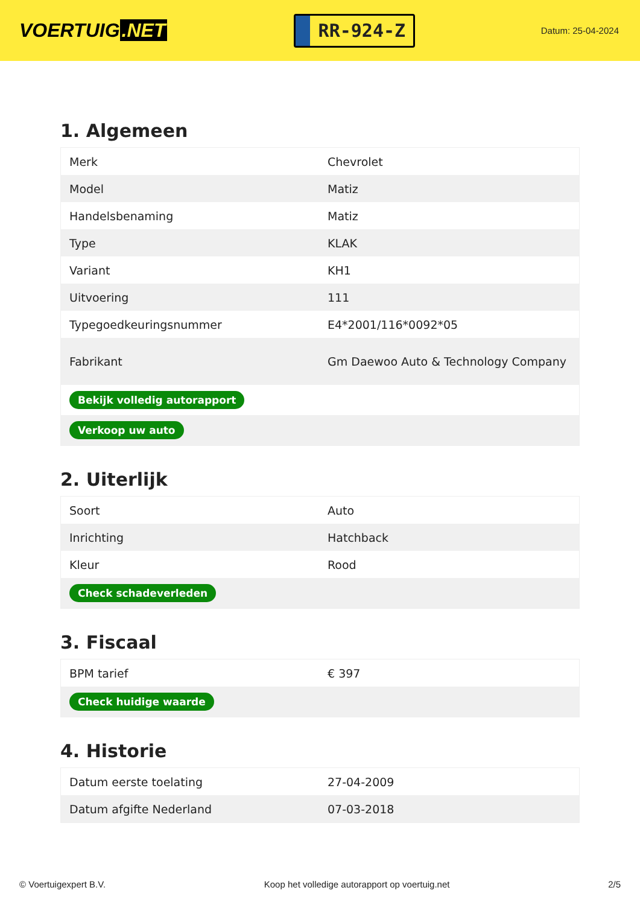VOERTUIG.NET
RR-924-Z
Datum: 25-04-2024
1. Algemeen
| Merk | Chevrolet |
| Model | Matiz |
| Handelsbenaming | Matiz |
| Type | KLAK |
| Variant | KH1 |
| Uitvoering | 111 |
| Typegoedkeuringsnummer | E4*2001/116*0092*05 |
| Fabrikant | Gm Daewoo Auto & Technology Company |
| Bekijk volledig autorapport | |
| Verkoop uw auto | |
2. Uiterlijk
| Soort | Auto |
| Inrichting | Hatchback |
| Kleur | Rood |
| Check schadeverleden | |
3. Fiscaal
| BPM tarief | € 397 |
| Check huidige waarde | |
4. Historie
| Datum eerste toelating | 27-04-2009 |
| Datum afgifte Nederland | 07-03-2018 |
© Voertuigexpert B.V. Koop het volledige autorapport op voertuig.net 2/5